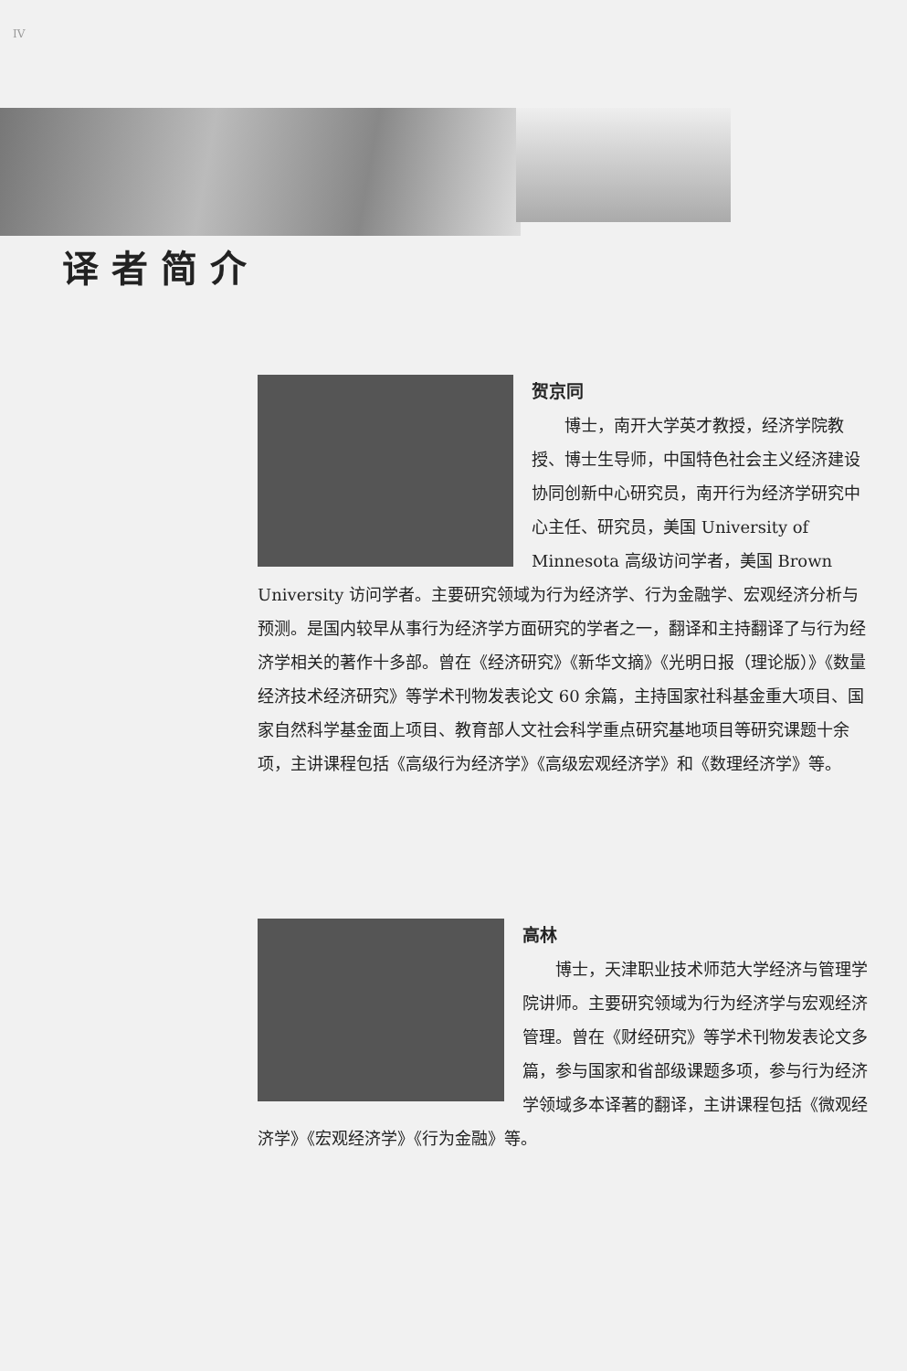IV
译者简介
贺京同
博士，南开大学英才教授，经济学院教授、博士生导师，中国特色社会主义经济建设协同创新中心研究员，南开行为经济学研究中心主任、研究员，美国 University of Minnesota 高级访问学者，美国 Brown University 访问学者。主要研究领域为行为经济学、行为金融学、宏观经济分析与预测。是国内较早从事行为经济学方面研究的学者之一，翻译和主持翻译了与行为经济学相关的著作十多部。曾在《经济研究》《新华文摘》《光明日报（理论版）》《数量经济技术经济研究》等学术刊物发表论文 60 余篇，主持国家社科基金重大项目、国家自然科学基金面上项目、教育部人文社会科学重点研究基地项目等研究课题十余项，主讲课程包括《高级行为经济学》《高级宏观经济学》和《数理经济学》等。
高林
博士，天津职业技术师范大学经济与管理学院讲师。主要研究领域为行为经济学与宏观经济管理。曾在《财经研究》等学术刊物发表论文多篇，参与国家和省部级课题多项，参与行为经济学领域多本译著的翻译，主讲课程包括《微观经济学》《宏观经济学》《行为金融》等。